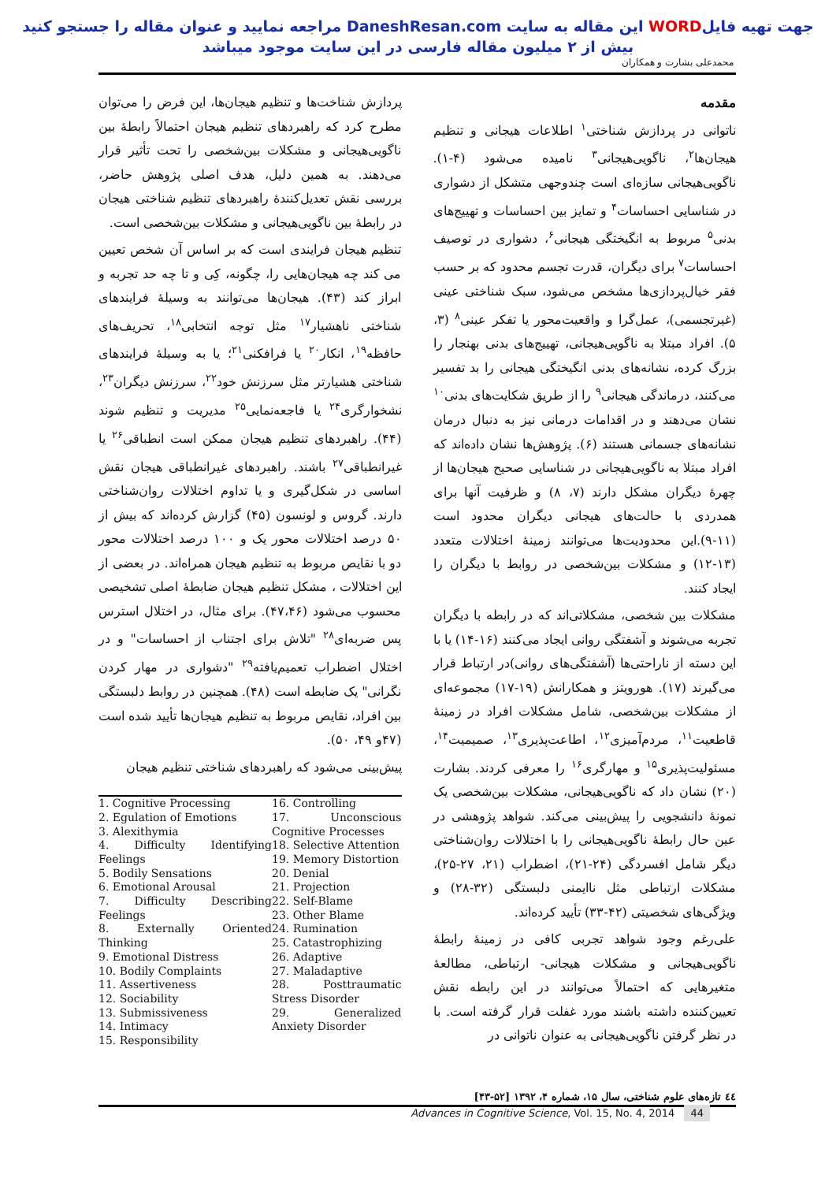جهت تهیه فایلWORD این مقاله به سایت DaneshResan.com مراجعه نمایید و عنوان مقاله را جستجو کنید
بیش از ۲ میلیون مقاله فارسی در این سایت موجود میباشد
محمدعلی بشارت و همکاران
مقدمه
ناتوانی در پردازش شناختی<sup>۱</sup> اطلاعات هیجانی و تنظیم هیجان‌ها<sup>۲</sup>، ناگویی‌هیجانی<sup>۳</sup> نامیده می‌شود (۴-۱). ناگویی‌هیجانی سازه‌ای است چندوجهی متشکل از دشواری در شناسایی احساسات<sup>۴</sup> و تمایز بین احساسات و تهییج‌های بدنی<sup>۵</sup> مربوط به انگیختگی هیجانی<sup>۶</sup>، دشواری در توصیف احساسات<sup>۷</sup> برای دیگران، قدرت تجسم محدود که بر حسب فقر خیال‌پردازی‌ها مشخص می‌شود، سبک شناختی عینی (غیرتجسمی)، عمل‌گرا و واقعیت‌محور یا تفکر عینی<sup>۸</sup> (۳، ۵). افراد مبتلا به ناگویی‌هیجانی، تهییج‌های بدنی بهنجار را بزرگ کرده، نشانه‌های بدنی انگیختگی هیجانی را بد تفسیر می‌کنند، درماندگی هیجانی<sup>۹</sup> را از طریق شکایت‌های بدنی<sup>۱۰</sup> نشان می‌دهند و در اقدامات درمانی نیز به دنبال درمان نشانه‌های جسمانی هستند (۶). پژوهش‌ها نشان داده‌اند که افراد مبتلا به ناگویی‌هیجانی در شناسایی صحیح هیجان‌ها از چهرهٔ دیگران مشکل دارند (۷، ۸) و ظرفیت آنها برای همدردی با حالت‌های هیجانی دیگران محدود است (۱۱-۹).این محدودیت‌ها می‌توانند زمینهٔ اختلالات متعدد (۱۳-۱۲) و مشکلات بین‌شخصی در روابط با دیگران را ایجاد کنند.
مشکلات بین شخصی، مشکلاتی‌اند که در رابطه با دیگران تجربه می‌شوند و آشفتگی روانی ایجاد می‌کنند (۱۶-۱۴) یا با این دسته از ناراحتی‌ها (آشفتگی‌های روانی)در ارتباط قرار می‌گیرند (۱۷). هورویتز و همکارانش (۱۹-۱۷) مجموعه‌ای از مشکلات بین‌شخصی، شامل مشکلات افراد در زمینهٔ قاطعیت<sup>۱۱</sup>، مردم‌آمیزی<sup>۱۲</sup>، اطاعت‌پذیری<sup>۱۳</sup>، صمیمیت<sup>۱۴</sup>، مسئولیت‌پذیری<sup>۱۵</sup> و مهارگری<sup>۱۶</sup> را معرفی کردند. بشارت (۲۰) نشان داد که ناگویی‌هیجانی، مشکلات بین‌شخصی یک نمونهٔ دانشجویی را پیش‌بینی می‌کند. شواهد پژوهشی در عین حال رابطهٔ ناگویی‌هیجانی را با اختلالات روان‌شناختی دیگر شامل افسردگی (۲۴-۲۱)، اضطراب (۲۱، ۲۷-۲۵)، مشکلات ارتباطی مثل ناایمنی دلبستگی (۳۲-۲۸) و ویژگی‌های شخصیتی (۴۲-۳۳) تأیید کرده‌اند.
علی‌رغم وجود شواهد تجربی کافی در زمینهٔ رابطهٔ ناگویی‌هیجانی و مشکلات هیجانی- ارتباطی، مطالعهٔ متغیرهایی که احتمالاً می‌توانند در این رابطه نقش تعیین‌کننده داشته باشند مورد غفلت قرار گرفته است. با در نظر گرفتن ناگویی‌هیجانی به عنوان ناتوانی در
پردازش شناخت‌ها و تنظیم هیجان‌ها، این فرض را می‌توان مطرح کرد که راهبردهای تنظیم هیجان احتمالاً رابطهٔ بین ناگویی‌هیجانی و مشکلات بین‌شخصی را تحت تأثیر قرار می‌دهند. به همین دلیل، هدف اصلی پژوهش حاضر، بررسی نقش تعدیل‌کنندهٔ راهبردهای تنظیم شناختی هیجان در رابطهٔ بین ناگویی‌هیجانی و مشکلات بین‌شخصی است.
تنظیم هیجان فرایندی است که بر اساس آن شخص تعیین می کند چه هیجان‌هایی را، چگونه، کِی و تا چه حد تجربه و ابراز کند (۴۳). هیجان‌ها می‌توانند به وسیلهٔ فرایندهای شناختی ناهشیار<sup>۱۷</sup> مثل توجه انتخابی<sup>۱۸</sup>، تحریف‌های حافظه<sup>۱۹</sup>، انکار<sup>۲۰</sup> یا فرافکنی<sup>۲۱</sup>؛ یا به وسیلهٔ فرایندهای شناختی هشیارتر مثل سرزنش خود<sup>۲۲</sup>، سرزنش دیگران<sup>۲۳</sup>، نشخوارگری<sup>۲۴</sup> یا فاجعه‌نمایی<sup>۲۵</sup> مدیریت و تنظیم شوند (۴۴). راهبردهای تنظیم هیجان ممکن است انطباقی<sup>۲۶</sup> یا غیرانطباقی<sup>۲۷</sup> باشند. راهبردهای غیرانطباقی هیجان نقش اساسی در شکل‌گیری و یا تداوم اختلالات روان‌شناختی دارند. گروس و لونسون (۴۵) گزارش کرده‌اند که بیش از ۵۰ درصد اختلالات محور یک و ۱۰۰ درصد اختلالات محور دو با نقایص مربوط به تنظیم هیجان همراه‌اند. در بعضی از این اختلالات ، مشکل تنظیم هیجان ضابطهٔ اصلی تشخیصی محسوب می‌شود (۴۷،۴۶). برای مثال، در اختلال استرس پس ضربه‌ای<sup>۲۸</sup> "تلاش برای اجتناب از احساسات" و در اختلال اضطراب تعمیم‌یافته<sup>۲۹</sup> "دشواری در مهار کردن نگرانی" یک ضابطه است (۴۸). همچنین در روابط دلبستگی بین افراد، نقایص مربوط به تنظیم هیجان‌ها تأیید شده است (۴۷و ۴۹، ۵۰).
پیش‌بینی می‌شود که راهبردهای شناختی تنظیم هیجان
1. Cognitive Processing
2. Egulation of Emotions
3. Alexithymia
4. Difficulty Identifying Feelings
5. Bodily Sensations
6. Emotional Arousal
7. Difficulty Describing Feelings
8. Externally Oriented Thinking
9. Emotional Distress
10. Bodily Complaints
11. Assertiveness
12. Sociability
13. Submissiveness
14. Intimacy
15. Responsibility
16. Controlling
17. Unconscious Cognitive Processes
18. Selective Attention
19. Memory Distortion
20. Denial
21. Projection
22. Self-Blame
23. Other Blame
24. Rumination
25. Catastrophizing
26. Adaptive
27. Maladaptive
28. Posttraumatic Stress Disorder
29. Generalized Anxiety Disorder
٤٤ تازه‌های علوم شناختی، سال ۱۵، شماره ۴، ۱۳۹۲ [۵۲-۴۳]
Advances in Cognitive Science, Vol. 15, No. 4, 2014 44